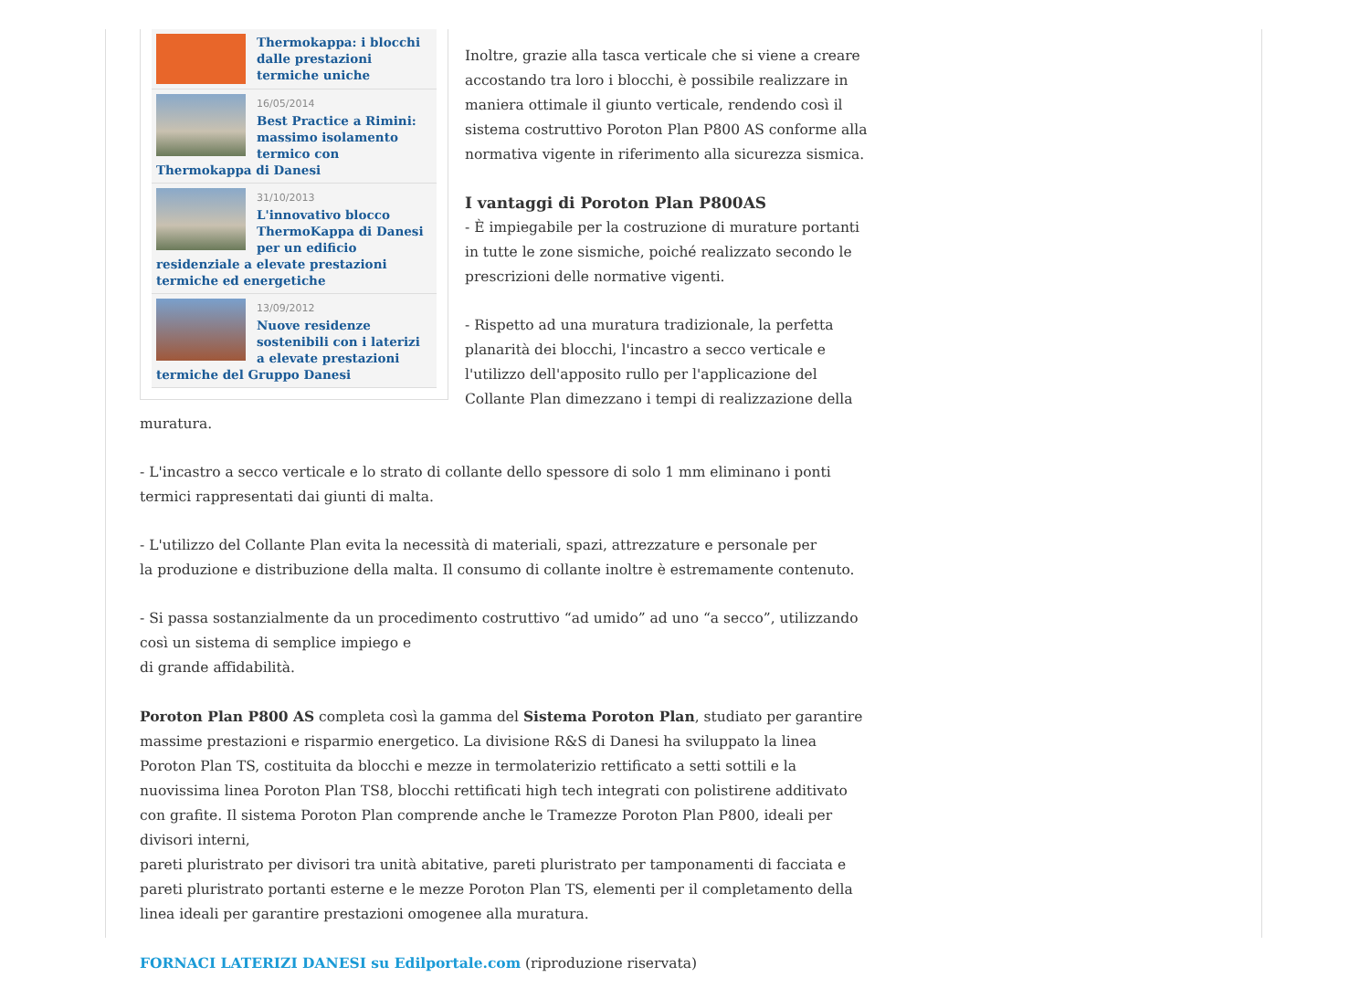Thermokappa: i blocchi dalle prestazioni termiche uniche
16/05/2014
Best Practice a Rimini: massimo isolamento termico con Thermokappa di Danesi
31/10/2013
L'innovativo blocco ThermoKappa di Danesi per un edificio residenziale a elevate prestazioni termiche ed energetiche
13/09/2012
Nuove residenze sostenibili con i laterizi a elevate prestazioni termiche del Gruppo Danesi
Inoltre, grazie alla tasca verticale che si viene a creare accostando tra loro i blocchi, è possibile realizzare in maniera ottimale il giunto verticale, rendendo così il sistema costruttivo Poroton Plan P800 AS conforme alla normativa vigente in riferimento alla sicurezza sismica.
I vantaggi di Poroton Plan P800AS
- È impiegabile per la costruzione di murature portanti in tutte le zone sismiche, poiché realizzato secondo le prescrizioni delle normative vigenti.
- Rispetto ad una muratura tradizionale, la perfetta planarità dei blocchi, l'incastro a secco verticale e l'utilizzo dell'apposito rullo per l'applicazione del Collante Plan dimezzano i tempi di realizzazione della muratura.
- L'incastro a secco verticale e lo strato di collante dello spessore di solo 1 mm eliminano i ponti termici rappresentati dai giunti di malta.
- L'utilizzo del Collante Plan evita la necessità di materiali, spazi, attrezzature e personale per
la produzione e distribuzione della malta. Il consumo di collante inoltre è estremamente contenuto.
- Si passa sostanzialmente da un procedimento costruttivo “ad umido” ad uno “a secco”, utilizzando così un sistema di semplice impiego e
di grande affidabilità.
Poroton Plan P800 AS completa così la gamma del Sistema Poroton Plan, studiato per garantire massime prestazioni e risparmio energetico. La divisione R&S di Danesi ha sviluppato la linea Poroton Plan TS, costituita da blocchi e mezze in termolaterizio rettificato a setti sottili e la nuovissima linea Poroton Plan TS8, blocchi rettificati high tech integrati con polistirene additivato con grafite. Il sistema Poroton Plan comprende anche le Tramezze Poroton Plan P800, ideali per divisori interni,
pareti pluristrato per divisori tra unità abitative, pareti pluristrato per tamponamenti di facciata e pareti pluristrato portanti esterne e le mezze Poroton Plan TS, elementi per il completamento della linea ideali per garantire prestazioni omogenee alla muratura.
FORNACI LATERIZI DANESI su Edilportale.com (riproduzione riservata)